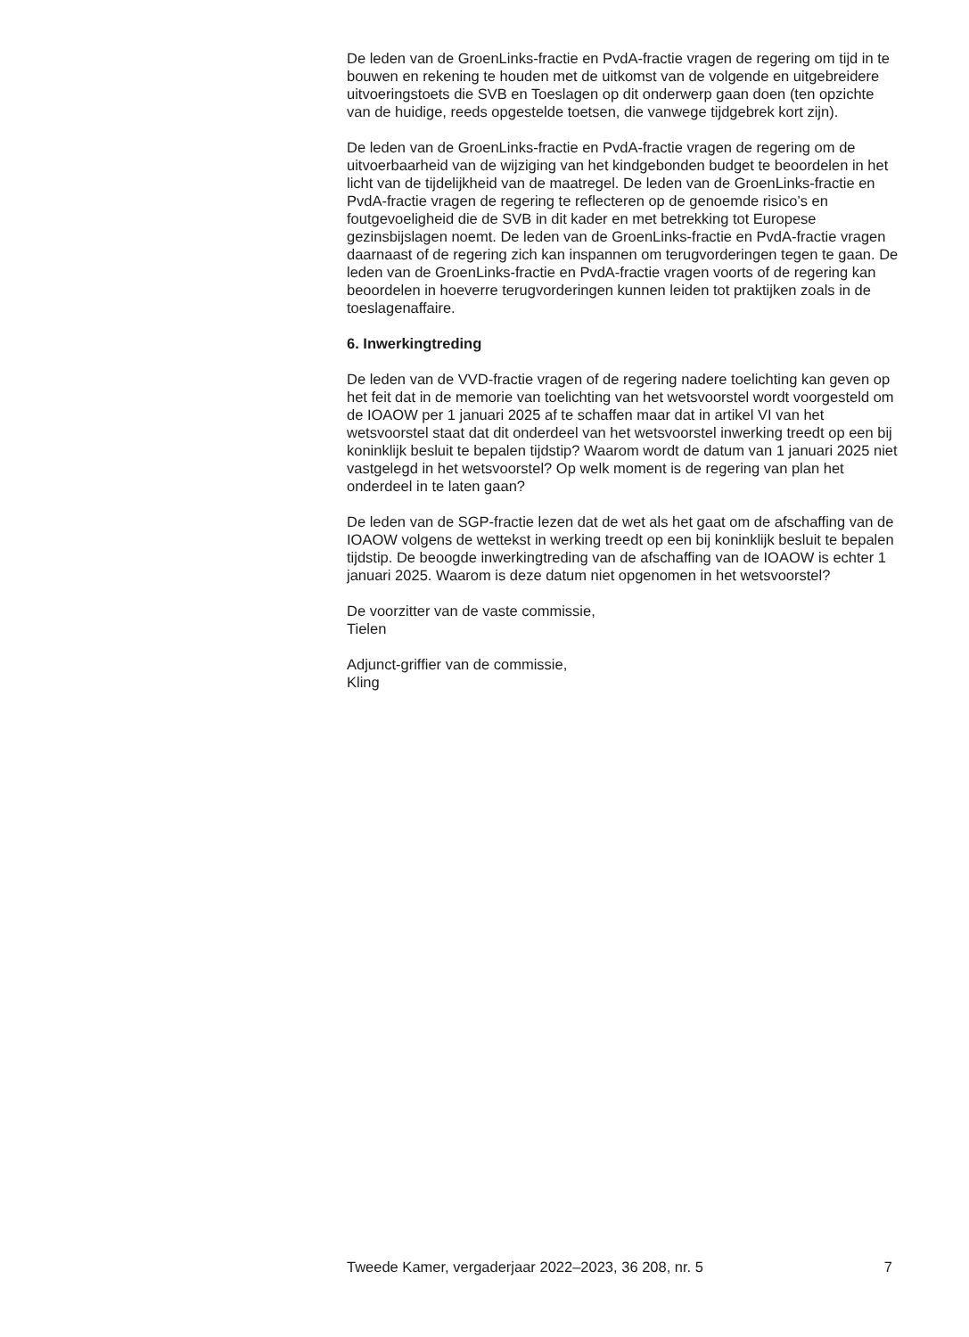De leden van de GroenLinks-fractie en PvdA-fractie vragen de regering om tijd in te bouwen en rekening te houden met de uitkomst van de volgende en uitgebreidere uitvoeringstoets die SVB en Toeslagen op dit onderwerp gaan doen (ten opzichte van de huidige, reeds opgestelde toetsen, die vanwege tijdgebrek kort zijn).
De leden van de GroenLinks-fractie en PvdA-fractie vragen de regering om de uitvoerbaarheid van de wijziging van het kindgebonden budget te beoordelen in het licht van de tijdelijkheid van de maatregel. De leden van de GroenLinks-fractie en PvdA-fractie vragen de regering te reflecteren op de genoemde risico’s en foutgevoeligheid die de SVB in dit kader en met betrekking tot Europese gezinsbijslagen noemt. De leden van de GroenLinks-fractie en PvdA-fractie vragen daarnaast of de regering zich kan inspannen om terugvorderingen tegen te gaan. De leden van de GroenLinks-fractie en PvdA-fractie vragen voorts of de regering kan beoordelen in hoeverre terugvorderingen kunnen leiden tot praktijken zoals in de toeslagenaffaire.
6. Inwerkingtreding
De leden van de VVD-fractie vragen of de regering nadere toelichting kan geven op het feit dat in de memorie van toelichting van het wetsvoorstel wordt voorgesteld om de IOAOW per 1 januari 2025 af te schaffen maar dat in artikel VI van het wetsvoorstel staat dat dit onderdeel van het wetsvoorstel inwerking treedt op een bij koninklijk besluit te bepalen tijdstip? Waarom wordt de datum van 1 januari 2025 niet vastgelegd in het wetsvoorstel? Op welk moment is de regering van plan het onderdeel in te laten gaan?
De leden van de SGP-fractie lezen dat de wet als het gaat om de afschaffing van de IOAOW volgens de wettekst in werking treedt op een bij koninklijk besluit te bepalen tijdstip. De beoogde inwerkingtreding van de afschaffing van de IOAOW is echter 1 januari 2025. Waarom is deze datum niet opgenomen in het wetsvoorstel?
De voorzitter van de vaste commissie,
Tielen
Adjunct-griffier van de commissie,
Kling
Tweede Kamer, vergaderjaar 2022–2023, 36 208, nr. 5 7